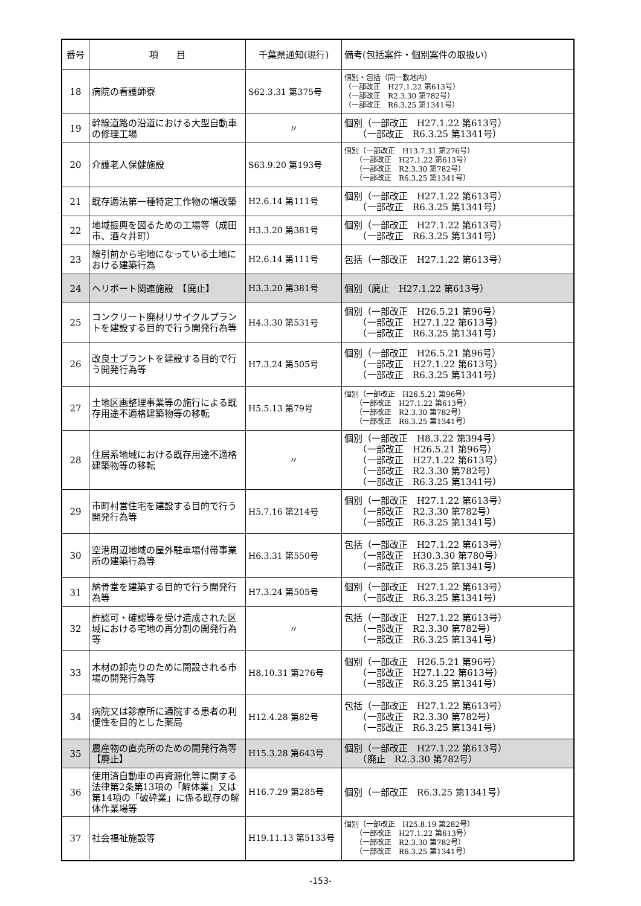| 番号 | 項 目 | 千葉県通知(現行) | 備考(包括案件・個別案件の取扱い) |
| --- | --- | --- | --- |
| 18 | 病院の看護師寮 | S62.3.31 第375号 | 個別・包括（同一敷地内） （一部改正 H27.1.22 第613号） （一部改正 R2.3.30 第782号） （一部改正 R6.3.25 第1341号） |
| 19 | 幹線道路の沿道における大型自動車の修理工場 | 〃 | 個別（一部改正 H27.1.22 第613号） （一部改正 R6.3.25 第1341号） |
| 20 | 介護老人保健施設 | S63.9.20 第193号 | 個別（一部改正 H13.7.31 第276号） （一部改正 H27.1.22 第613号） （一部改正 R2.3.30 第782号） （一部改正 R6.3.25 第1341号） |
| 21 | 既存適法第一種特定工作物の増改築 | H2.6.14 第111号 | 個別（一部改正 H27.1.22 第613号） （一部改正 R6.3.25 第1341号） |
| 22 | 地域振興を図るための工場等（成田市、酒々井町） | H3.3.20 第381号 | 個別（一部改正 H27.1.22 第613号） （一部改正 R6.3.25 第1341号） |
| 23 | 線引前から宅地になっている土地における建築行為 | H2.6.14 第111号 | 包括（一部改正 H27.1.22 第613号） |
| 24 | ヘリポート関連施設 【廃止】 | H3.3.20 第381号 | 個別（廃止 H27.1.22 第613号） |
| 25 | コンクリート廃材リサイクルプラントを建設する目的で行う開発行為等 | H4.3.30 第531号 | 個別（一部改正 H26.5.21 第96号） （一部改正 H27.1.22 第613号） （一部改正 R6.3.25 第1341号） |
| 26 | 改良土プラントを建設する目的で行う開発行為等 | H7.3.24 第505号 | 個別（一部改正 H26.5.21 第96号） （一部改正 H27.1.22 第613号） （一部改正 R6.3.25 第1341号） |
| 27 | 土地区画整理事業等の施行による既存用途不適格建築物等の移転 | H5.5.13 第79号 | 個別（一部改正 H26.5.21 第96号） （一部改正 H27.1.22 第613号） （一部改正 R2.3.30 第782号） （一部改正 R6.3.25 第1341号） |
| 28 | 住居系地域における既存用途不適格建築物等の移転 | 〃 | 個別（一部改正 H8.3.22 第394号） （一部改正 H26.5.21 第96号） （一部改正 H27.1.22 第613号） （一部改正 R2.3.30 第782号） （一部改正 R6.3.25 第1341号） |
| 29 | 市町村営住宅を建設する目的で行う開発行為等 | H5.7.16 第214号 | 個別（一部改正 H27.1.22 第613号） （一部改正 R2.3.30 第782号） （一部改正 R6.3.25 第1341号） |
| 30 | 空港周辺地域の屋外駐車場付帯事業所の建築行為等 | H6.3.31 第550号 | 包括（一部改正 H27.1.22 第613号） （一部改正 H30.3.30 第780号） （一部改正 R6.3.25 第1341号） |
| 31 | 納骨堂を建築する目的で行う開発行為等 | H7.3.24 第505号 | 個別（一部改正 H27.1.22 第613号） （一部改正 R6.3.25 第1341号） |
| 32 | 許認可・確認等を受け造成された区域における宅地の再分割の開発行為等 | 〃 | 包括（一部改正 H27.1.22 第613号） （一部改正 R2.3.30 第782号） （一部改正 R6.3.25 第1341号） |
| 33 | 木材の卸売りのために開設される市場の開発行為等 | H8.10.31 第276号 | 個別（一部改正 H26.5.21 第96号） （一部改正 H27.1.22 第613号） （一部改正 R6.3.25 第1341号） |
| 34 | 病院又は診療所に通院する患者の利便性を目的とした薬局 | H12.4.28 第82号 | 包括（一部改正 H27.1.22 第613号） （一部改正 R2.3.30 第782号） （一部改正 R6.3.25 第1341号） |
| 35 | 農産物の直売所のための開発行為等【廃止】 | H15.3.28 第643号 | 個別（一部改正 H27.1.22 第613号） （廃止 R2.3.30 第782号） |
| 36 | 使用済自動車の再資源化等に関する法律第2条第13項の「解体業」又は第14項の「破砕業」に係る既存の解体作業場等 | H16.7.29 第285号 | 個別（一部改正 R6.3.25 第1341号） |
| 37 | 社会福祉施設等 | H19.11.13 第5133号 | 個別（一部改正 H25.8.19 第282号） （一部改正 H27.1.22 第613号） （一部改正 R2.3.30 第782号） （一部改正 R6.3.25 第1341号） |
-153-